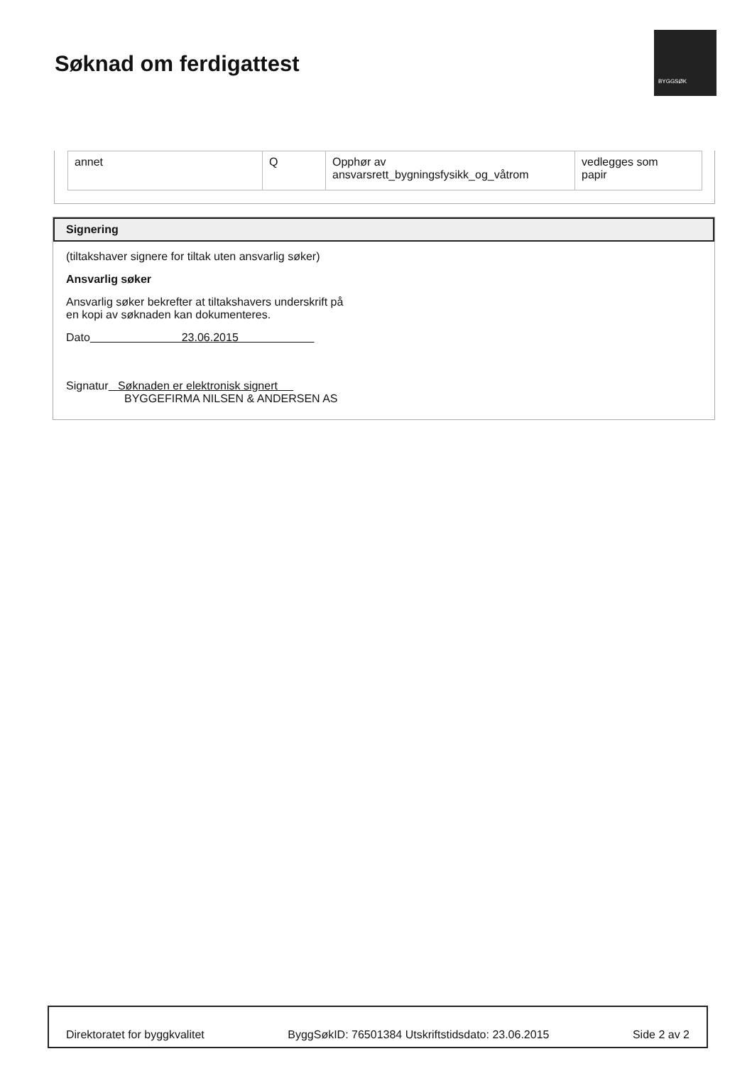Søknad om ferdigattest
BYGGSØK
| annet | Q | Opphør av ansvarsrett_bygningsfysikk_og_våtrom | vedlegges som papir |
Signering
(tiltakshaver signere for tiltak uten ansvarlig søker)
Ansvarlig søker
Ansvarlig søker bekrefter at tiltakshavers underskrift på
en kopi av søknaden kan dokumenteres.
Dato 23.06.2015
Signatur Søknaden er elektronisk signert
BYGGEFIRMA NILSEN & ANDERSEN AS
Direktoratet for byggkvalitet ByggSøkID: 76501384 Utskriftstidsdato: 23.06.2015 Side 2 av 2